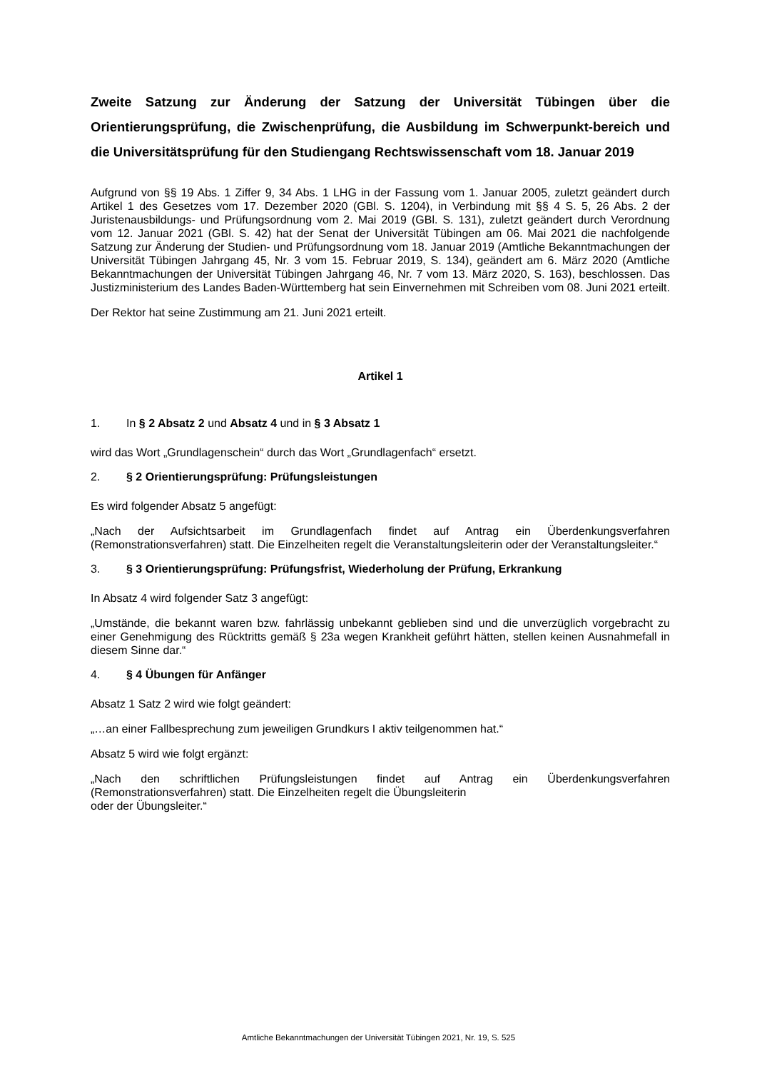Zweite Satzung zur Änderung der Satzung der Universität Tübingen über die Orientierungsprüfung, die Zwischenprüfung, die Ausbildung im Schwerpunkt-bereich und die Universitätsprüfung für den Studiengang Rechtswissenschaft vom 18. Januar 2019
Aufgrund von §§ 19 Abs. 1 Ziffer 9, 34 Abs. 1 LHG in der Fassung vom 1. Januar 2005, zuletzt geändert durch Artikel 1 des Gesetzes vom 17. Dezember 2020 (GBl. S. 1204), in Verbindung mit §§ 4 S. 5, 26 Abs. 2 der Juristenausbildungs- und Prüfungsordnung vom 2. Mai 2019 (GBl. S. 131), zuletzt geändert durch Verordnung vom 12. Januar 2021 (GBl. S. 42) hat der Senat der Universität Tübingen am 06. Mai 2021 die nachfolgende Satzung zur Änderung der Studien- und Prüfungsordnung vom 18. Januar 2019 (Amtliche Bekanntmachungen der Universität Tübingen Jahrgang 45, Nr. 3 vom 15. Februar 2019, S. 134), geändert am 6. März 2020 (Amtliche Bekanntmachungen der Universität Tübingen Jahrgang 46, Nr. 7 vom 13. März 2020, S. 163), beschlossen. Das Justizministerium des Landes Baden-Württemberg hat sein Einvernehmen mit Schreiben vom 08. Juni 2021 erteilt.
Der Rektor hat seine Zustimmung am 21. Juni 2021 erteilt.
Artikel 1
1. In § 2 Absatz 2 und Absatz 4 und in § 3 Absatz 1
wird das Wort „Grundlagenschein“ durch das Wort „Grundlagenfach“ ersetzt.
2. § 2 Orientierungsprüfung: Prüfungsleistungen
Es wird folgender Absatz 5 angefügt:
„Nach der Aufsichtsarbeit im Grundlagenfach findet auf Antrag ein Überdenkungsverfahren (Remonstrationsverfahren) statt. Die Einzelheiten regelt die Veranstaltungsleiterin oder der Veranstaltungsleiter.“
3. § 3 Orientierungsprüfung: Prüfungsfrist, Wiederholung der Prüfung, Erkrankung
In Absatz 4 wird folgender Satz 3 angefügt:
„Umstände, die bekannt waren bzw. fahrlässig unbekannt geblieben sind und die unverzüglich vorgebracht zu einer Genehmigung des Rücktritts gemäß § 23a wegen Krankheit geführt hätten, stellen keinen Ausnahmefall in diesem Sinne dar.“
4. § 4 Übungen für Anfänger
Absatz 1 Satz 2 wird wie folgt geändert:
„…an einer Fallbesprechung zum jeweiligen Grundkurs I aktiv teilgenommen hat.“
Absatz 5 wird wie folgt ergänzt:
„Nach den schriftlichen Prüfungsleistungen findet auf Antrag ein Überdenkungsverfahren (Remonstrationsverfahren) statt. Die Einzelheiten regelt die Übungsleiterin
oder der Übungsleiter.“
Amtliche Bekanntmachungen der Universität Tübingen 2021, Nr. 19, S. 525